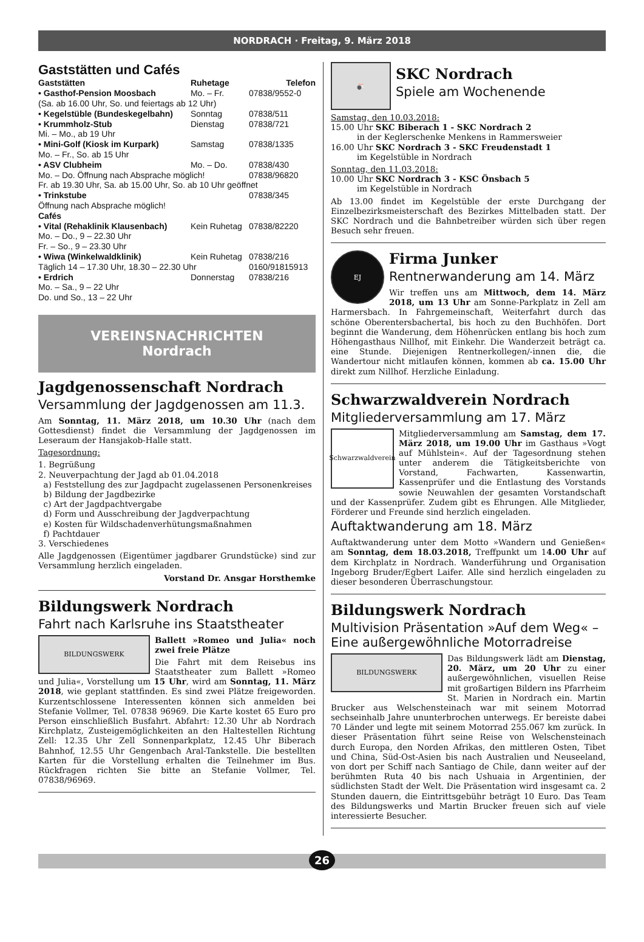NORDRACH · Freitag, 9. März 2018
Gaststätten und Cafés
| Gaststätten | Ruhetage | Telefon |
| --- | --- | --- |
| • Gasthof-Pension Moosbach | Mo. – Fr. | 07838/9552-0 |
| (Sa. ab 16.00 Uhr, So. und feiertags ab 12 Uhr) | | |
| • Kegelstüble (Bundeskegelbahn) | Sonntag | 07838/511 |
| • Krummholz-Stub | Dienstag | 07838/721 |
| Mi. – Mo., ab 19 Uhr | | |
| • Mini-Golf (Kiosk im Kurpark) | Samstag | 07838/1335 |
| Mo. – Fr., So. ab 15 Uhr | | |
| • ASV Clubheim | Mo. – Do. | 07838/430 |
| Mo. – Do. Öffnung nach Absprache möglich! | | 07838/96820 |
| Fr. ab 19.30 Uhr, Sa. ab 15.00 Uhr, So. ab 10 Uhr geöffnet | | |
| • Trinkstube | | 07838/345 |
| Öffnung nach Absprache möglich! | | |
| Cafés | | |
| • Vital (Rehaklinik Klausenbach) | Kein Ruhetag | 07838/82220 |
| Mo. – Do., 9 – 22.30 Uhr Fr. – So., 9 – 23.30 Uhr | | |
| • Wiwa (Winkelwaldklinik) | Kein Ruhetag | 07838/216 |
| Täglich 14 – 17.30 Uhr, 18.30 – 22.30 Uhr | | 0160/91815913 |
| • Erdrich | Donnerstag | 07838/216 |
| Mo. – Sa., 9 – 22 Uhr Do. und So., 13 – 22 Uhr | | |
VEREINSNACHRICHTEN
Nordrach
Jagdgenossenschaft Nordrach
Versammlung der Jagdgenossen am 11.3.
Am Sonntag, 11. März 2018, um 10.30 Uhr (nach dem Gottesdienst) findet die Versammlung der Jagdgenossen im Leseraum der Hansjakob-Halle statt.
Tagesordnung:
1. Begrüßung
2. Neuverpachtung der Jagd ab 01.04.2018
a) Feststellung des zur Jagdpacht zugelassenen Personenkreises
b) Bildung der Jagdbezirke
c) Art der Jagdpachtvergabe
d) Form und Ausschreibung der Jagdverpachtung
e) Kosten für Wildschadenverhütungsmaßnahmen
f) Pachtdauer
3. Verschiedenes
Alle Jagdgenossen (Eigentümer jagdbarer Grundstücke) sind zur Versammlung herzlich eingeladen.
Vorstand Dr. Ansgar Horsthemke
Bildungswerk Nordrach
Fahrt nach Karlsruhe ins Staatstheater
BILDUNGSWERK
Ballett »Romeo und Julia« noch zwei freie Plätze
Die Fahrt mit dem Reisebus ins Staatstheater zum Ballett »Romeo und Julia«, Vorstellung um 15 Uhr, wird am Sonntag, 11. März 2018, wie geplant stattfinden. Es sind zwei Plätze freigeworden. Kurzentschlossene Interessenten können sich anmelden bei Stefanie Vollmer, Tel. 07838 96969. Die Karte kostet 65 Euro pro Person einschließlich Busfahrt. Abfahrt: 12.30 Uhr ab Nordrach Kirchplatz, Zusteigemöglichkeiten an den Haltestellen Richtung Zell: 12.35 Uhr Zell Sonnenparkplatz, 12.45 Uhr Biberach Bahnhof, 12.55 Uhr Gengenbach Aral-Tankstelle. Die bestellten Karten für die Vorstellung erhalten die Teilnehmer im Bus. Rückfragen richten Sie bitte an Stefanie Vollmer, Tel. 07838/96969.
🎳
SKC Nordrach
Spiele am Wochenende
Samstag, den 10.03.2018:
15.00 Uhr SKC Biberach 1 - SKC Nordrach 2
in der Keglerschenke Menkens in Rammersweier
16.00 Uhr SKC Nordrach 3 - SKC Freudenstadt 1
im Kegelstüble in Nordrach
Sonntag, den 11.03.2018:
10.00 Uhr SKC Nordrach 3 - KSC Önsbach 5
im Kegelstüble in Nordrach
Ab 13.00 findet im Kegelstüble der erste Durchgang der Einzelbezirksmeisterschaft des Bezirkes Mittelbaden statt. Der SKC Nordrach und die Bahnbetreiber würden sich über regen Besuch sehr freuen.
EJ
Firma Junker
Rentnerwanderung am 14. März
Wir treffen uns am Mittwoch, dem 14. März 2018, um 13 Uhr am Sonne-Parkplatz in Zell am Harmersbach. In Fahrgemeinschaft, Weiterfahrt durch das schöne Oberentersbachertal, bis hoch zu den Buchhöfen. Dort beginnt die Wanderung, dem Höhenrücken entlang bis hoch zum Höhengasthaus Nillhof, mit Einkehr. Die Wanderzeit beträgt ca. eine Stunde. Diejenigen Rentnerkollegen/-innen die, die Wandertour nicht mitlaufen können, kommen ab ca. 15.00 Uhr direkt zum Nillhof. Herzliche Einladung.
Schwarzwaldverein Nordrach
Mitgliederversammlung am 17. März
Schwarzwaldverein
Mitgliederversammlung am Samstag, dem 17. März 2018, um 19.00 Uhr im Gasthaus »Vogt auf Mühlstein«. Auf der Tagesordnung stehen unter anderem die Tätigkeitsberichte von Vorstand, Fachwarten, Kassenwartin, Kassenprüfer und die Entlastung des Vorstands sowie Neuwahlen der gesamten Vorstandschaft und der Kassenprüfer. Zudem gibt es Ehrungen. Alle Mitglieder, Förderer und Freunde sind herzlich eingeladen.
Auftaktwanderung am 18. März
Auftaktwanderung unter dem Motto »Wandern und Genießen« am Sonntag, dem 18.03.2018, Treffpunkt um 14.00 Uhr auf dem Kirchplatz in Nordrach. Wanderführung und Organisation Ingeborg Bruder/Egbert Laifer. Alle sind herzlich eingeladen zu dieser besonderen Überraschungstour.
Bildungswerk Nordrach
Multivision Präsentation »Auf dem Weg« – Eine außergewöhnliche Motorradreise
BILDUNGSWERK
Das Bildungswerk lädt am Dienstag, 20. März, um 20 Uhr zu einer außergewöhnlichen, visuellen Reise mit großartigen Bildern ins Pfarrheim St. Marien in Nordrach ein. Martin Brucker aus Welschensteinach war mit seinem Motorrad sechseinhalb Jahre ununterbrochen unterwegs. Er bereiste dabei 70 Länder und legte mit seinem Motorrad 255.067 km zurück. In dieser Präsentation führt seine Reise von Welschensteinach durch Europa, den Norden Afrikas, den mittleren Osten, Tibet und China, Süd-Ost-Asien bis nach Australien und Neuseeland, von dort per Schiff nach Santiago de Chile, dann weiter auf der berühmten Ruta 40 bis nach Ushuaia in Argentinien, der südlichsten Stadt der Welt. Die Präsentation wird insgesamt ca. 2 Stunden dauern, die Eintrittsgebühr beträgt 10 Euro. Das Team des Bildungswerks und Martin Brucker freuen sich auf viele interessierte Besucher.
26